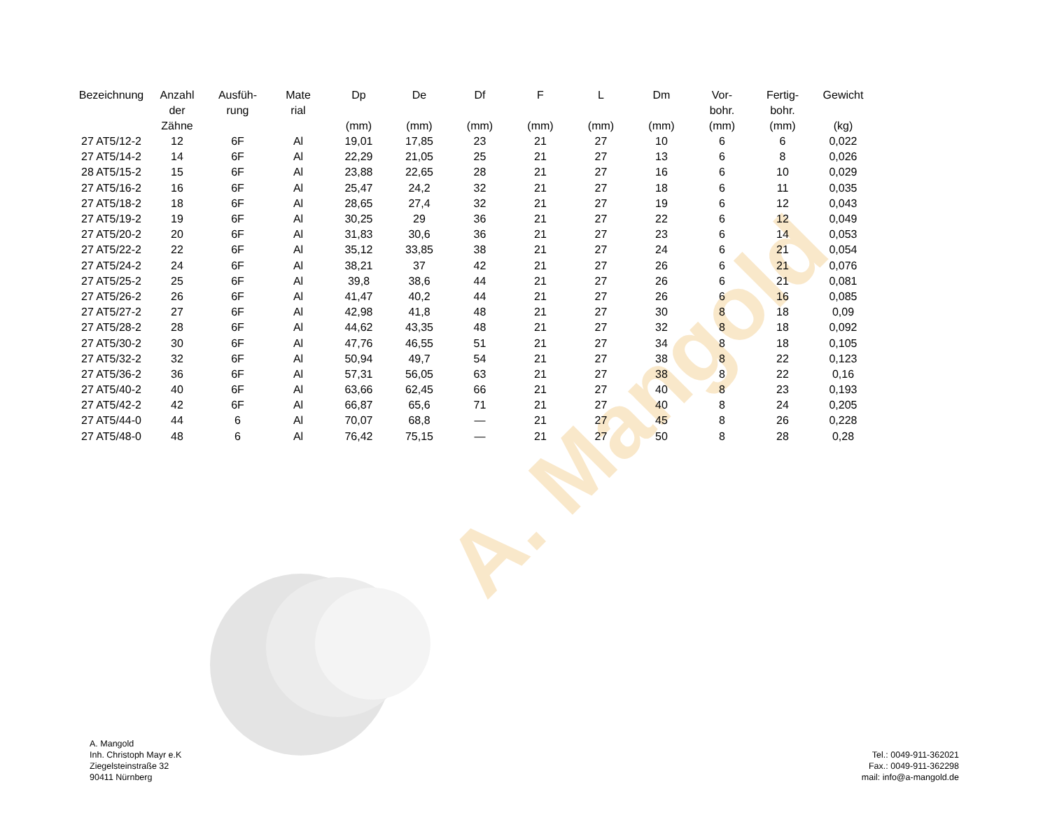A. Mangold
| Bezeichnung | Anzahl der Zähne | Ausfüh- rung | Mate rial | Dp (mm) | De (mm) | Df (mm) | F (mm) | L (mm) | Dm (mm) | Vor- bohr. (mm) | Fertig- bohr. (mm) | Gewicht (kg) |
| --- | --- | --- | --- | --- | --- | --- | --- | --- | --- | --- | --- | --- |
| 27 AT5/12-2 | 12 | 6F | Al | 19,01 | 17,85 | 23 | 21 | 27 | 10 | 6 | 6 | 0,022 |
| 27 AT5/14-2 | 14 | 6F | Al | 22,29 | 21,05 | 25 | 21 | 27 | 13 | 6 | 8 | 0,026 |
| 28 AT5/15-2 | 15 | 6F | Al | 23,88 | 22,65 | 28 | 21 | 27 | 16 | 6 | 10 | 0,029 |
| 27 AT5/16-2 | 16 | 6F | Al | 25,47 | 24,2 | 32 | 21 | 27 | 18 | 6 | 11 | 0,035 |
| 27 AT5/18-2 | 18 | 6F | Al | 28,65 | 27,4 | 32 | 21 | 27 | 19 | 6 | 12 | 0,043 |
| 27 AT5/19-2 | 19 | 6F | Al | 30,25 | 29 | 36 | 21 | 27 | 22 | 6 | 12 | 0,049 |
| 27 AT5/20-2 | 20 | 6F | Al | 31,83 | 30,6 | 36 | 21 | 27 | 23 | 6 | 14 | 0,053 |
| 27 AT5/22-2 | 22 | 6F | Al | 35,12 | 33,85 | 38 | 21 | 27 | 24 | 6 | 21 | 0,054 |
| 27 AT5/24-2 | 24 | 6F | Al | 38,21 | 37 | 42 | 21 | 27 | 26 | 6 | 21 | 0,076 |
| 27 AT5/25-2 | 25 | 6F | Al | 39,8 | 38,6 | 44 | 21 | 27 | 26 | 6 | 21 | 0,081 |
| 27 AT5/26-2 | 26 | 6F | Al | 41,47 | 40,2 | 44 | 21 | 27 | 26 | 6 | 16 | 0,085 |
| 27 AT5/27-2 | 27 | 6F | Al | 42,98 | 41,8 | 48 | 21 | 27 | 30 | 8 | 18 | 0,09 |
| 27 AT5/28-2 | 28 | 6F | Al | 44,62 | 43,35 | 48 | 21 | 27 | 32 | 8 | 18 | 0,092 |
| 27 AT5/30-2 | 30 | 6F | Al | 47,76 | 46,55 | 51 | 21 | 27 | 34 | 8 | 18 | 0,105 |
| 27 AT5/32-2 | 32 | 6F | Al | 50,94 | 49,7 | 54 | 21 | 27 | 38 | 8 | 22 | 0,123 |
| 27 AT5/36-2 | 36 | 6F | Al | 57,31 | 56,05 | 63 | 21 | 27 | 38 | 8 | 22 | 0,16 |
| 27 AT5/40-2 | 40 | 6F | Al | 63,66 | 62,45 | 66 | 21 | 27 | 40 | 8 | 23 | 0,193 |
| 27 AT5/42-2 | 42 | 6F | Al | 66,87 | 65,6 | 71 | 21 | 27 | 40 | 8 | 24 | 0,205 |
| 27 AT5/44-0 | 44 | 6 | Al | 70,07 | 68,8 | — | 21 | 27 | 45 | 8 | 26 | 0,228 |
| 27 AT5/48-0 | 48 | 6 | Al | 76,42 | 75,15 | — | 21 | 27 | 50 | 8 | 28 | 0,28 |
A. Mangold
Inh. Christoph Mayr e.K
Ziegelsteinstraße 32
90411 Nürnberg
Tel.: 0049-911-362021
Fax.: 0049-911-362298
mail: info@a-mangold.de